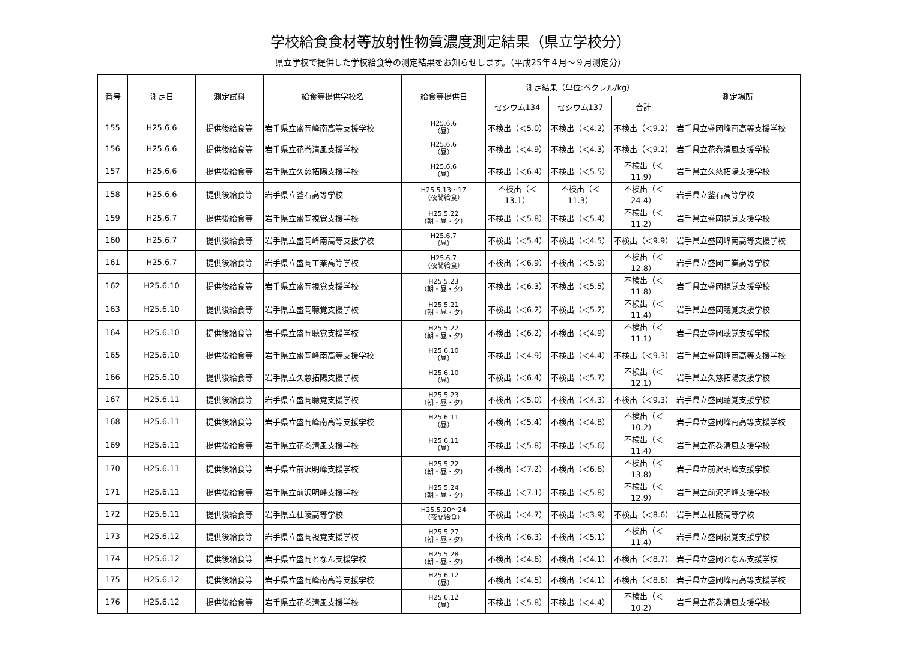学校給食食材等放射性物質濃度測定結果（県立学校分）
県立学校で提供した学校給食等の測定結果をお知らせします。（平成25年４月～９月測定分）
| 番号 | 測定日 | 測定試料 | 給食等提供学校名 | 給食等提供日 | 測定結果（単位:ベクレル/kg） | | | 測定場所 |
| --- | --- | --- | --- | --- | --- | --- | --- | --- |
| | | | | | セシウム134 | セシウム137 | 合計 | |
| 155 | H25.6.6 | 提供後給食等 | 岩手県立盛岡峰南高等支援学校 | H25.6.6 （昼） | 不検出（＜5.0） | 不検出（＜4.2） | 不検出（＜9.2） | 岩手県立盛岡峰南高等支援学校 |
| 156 | H25.6.6 | 提供後給食等 | 岩手県立花巻清風支援学校 | H25.6.6 （昼） | 不検出（＜4.9） | 不検出（＜4.3） | 不検出（＜9.2） | 岩手県立花巻清風支援学校 |
| 157 | H25.6.6 | 提供後給食等 | 岩手県立久慈拓陽支援学校 | H25.6.6 （昼） | 不検出（＜6.4） | 不検出（＜5.5） | 不検出（＜11.9） | 岩手県立久慈拓陽支援学校 |
| 158 | H25.6.6 | 提供後給食等 | 岩手県立釜石高等学校 | H25.5.13～17 （夜間給食） | 不検出（＜13.1） | 不検出（＜11.3） | 不検出（＜24.4） | 岩手県立釜石高等学校 |
| 159 | H25.6.7 | 提供後給食等 | 岩手県立盛岡視覚支援学校 | H25.5.22 （朝・昼・夕） | 不検出（＜5.8） | 不検出（＜5.4） | 不検出（＜11.2） | 岩手県立盛岡視覚支援学校 |
| 160 | H25.6.7 | 提供後給食等 | 岩手県立盛岡峰南高等支援学校 | H25.6.7 （昼） | 不検出（＜5.4） | 不検出（＜4.5） | 不検出（＜9.9） | 岩手県立盛岡峰南高等支援学校 |
| 161 | H25.6.7 | 提供後給食等 | 岩手県立盛岡工業高等学校 | H25.6.7 （夜間給食） | 不検出（＜6.9） | 不検出（＜5.9） | 不検出（＜12.8） | 岩手県立盛岡工業高等学校 |
| 162 | H25.6.10 | 提供後給食等 | 岩手県立盛岡視覚支援学校 | H25.5.23 （朝・昼・夕） | 不検出（＜6.3） | 不検出（＜5.5） | 不検出（＜11.8） | 岩手県立盛岡視覚支援学校 |
| 163 | H25.6.10 | 提供後給食等 | 岩手県立盛岡聴覚支援学校 | H25.5.21 （朝・昼・夕） | 不検出（＜6.2） | 不検出（＜5.2） | 不検出（＜11.4） | 岩手県立盛岡聴覚支援学校 |
| 164 | H25.6.10 | 提供後給食等 | 岩手県立盛岡聴覚支援学校 | H25.5.22 （朝・昼・夕） | 不検出（＜6.2） | 不検出（＜4.9） | 不検出（＜11.1） | 岩手県立盛岡聴覚支援学校 |
| 165 | H25.6.10 | 提供後給食等 | 岩手県立盛岡峰南高等支援学校 | H25.6.10 （昼） | 不検出（＜4.9） | 不検出（＜4.4） | 不検出（＜9.3） | 岩手県立盛岡峰南高等支援学校 |
| 166 | H25.6.10 | 提供後給食等 | 岩手県立久慈拓陽支援学校 | H25.6.10 （昼） | 不検出（＜6.4） | 不検出（＜5.7） | 不検出（＜12.1） | 岩手県立久慈拓陽支援学校 |
| 167 | H25.6.11 | 提供後給食等 | 岩手県立盛岡聴覚支援学校 | H25.5.23 （朝・昼・夕） | 不検出（＜5.0） | 不検出（＜4.3） | 不検出（＜9.3） | 岩手県立盛岡聴覚支援学校 |
| 168 | H25.6.11 | 提供後給食等 | 岩手県立盛岡峰南高等支援学校 | H25.6.11 （昼） | 不検出（＜5.4） | 不検出（＜4.8） | 不検出（＜10.2） | 岩手県立盛岡峰南高等支援学校 |
| 169 | H25.6.11 | 提供後給食等 | 岩手県立花巻清風支援学校 | H25.6.11 （昼） | 不検出（＜5.8） | 不検出（＜5.6） | 不検出（＜11.4） | 岩手県立花巻清風支援学校 |
| 170 | H25.6.11 | 提供後給食等 | 岩手県立前沢明峰支援学校 | H25.5.22 （朝・昼・夕） | 不検出（＜7.2） | 不検出（＜6.6） | 不検出（＜13.8） | 岩手県立前沢明峰支援学校 |
| 171 | H25.6.11 | 提供後給食等 | 岩手県立前沢明峰支援学校 | H25.5.24 （朝・昼・夕） | 不検出（＜7.1） | 不検出（＜5.8） | 不検出（＜12.9） | 岩手県立前沢明峰支援学校 |
| 172 | H25.6.11 | 提供後給食等 | 岩手県立杜陵高等学校 | H25.5.20～24 （夜間給食） | 不検出（＜4.7） | 不検出（＜3.9） | 不検出（＜8.6） | 岩手県立杜陵高等学校 |
| 173 | H25.6.12 | 提供後給食等 | 岩手県立盛岡視覚支援学校 | H25.5.27 （朝・昼・夕） | 不検出（＜6.3） | 不検出（＜5.1） | 不検出（＜11.4） | 岩手県立盛岡視覚支援学校 |
| 174 | H25.6.12 | 提供後給食等 | 岩手県立盛岡となん支援学校 | H25.5.28 （朝・昼・夕） | 不検出（＜4.6） | 不検出（＜4.1） | 不検出（＜8.7） | 岩手県立盛岡となん支援学校 |
| 175 | H25.6.12 | 提供後給食等 | 岩手県立盛岡峰南高等支援学校 | H25.6.12 （昼） | 不検出（＜4.5） | 不検出（＜4.1） | 不検出（＜8.6） | 岩手県立盛岡峰南高等支援学校 |
| 176 | H25.6.12 | 提供後給食等 | 岩手県立花巻清風支援学校 | H25.6.12 （昼） | 不検出（＜5.8） | 不検出（＜4.4） | 不検出（＜10.2） | 岩手県立花巻清風支援学校 |